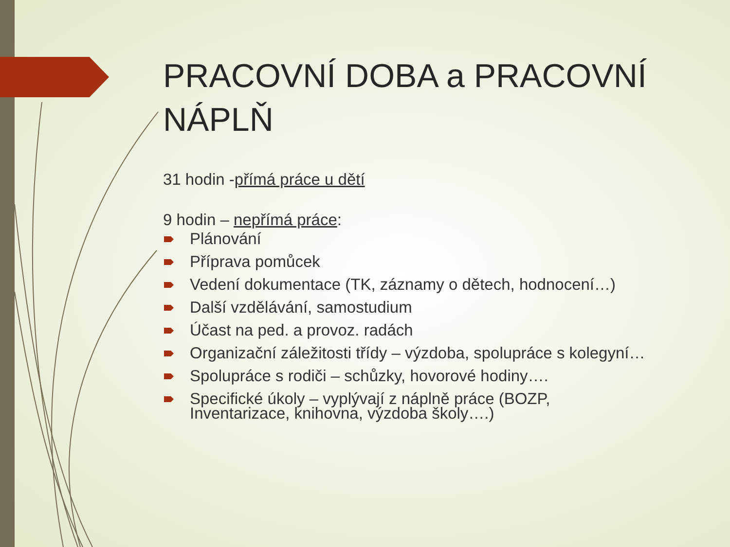PRACOVNÍ DOBA a PRACOVNÍ NÁPLŇ
31 hodin -přímá práce u dětí
9 hodin – nepřímá práce:
Plánování
Příprava pomůcek
Vedení dokumentace (TK, záznamy o dětech, hodnocení…)
Další vzdělávání, samostudium
Účast na ped. a provoz. radách
Organizační záležitosti třídy – výzdoba, spolupráce s kolegyní…
Spolupráce s rodiči – schůzky, hovorové hodiny….
Specifické úkoly – vyplývají z náplně práce (BOZP, Inventarizace, knihovna, výzdoba školy….)